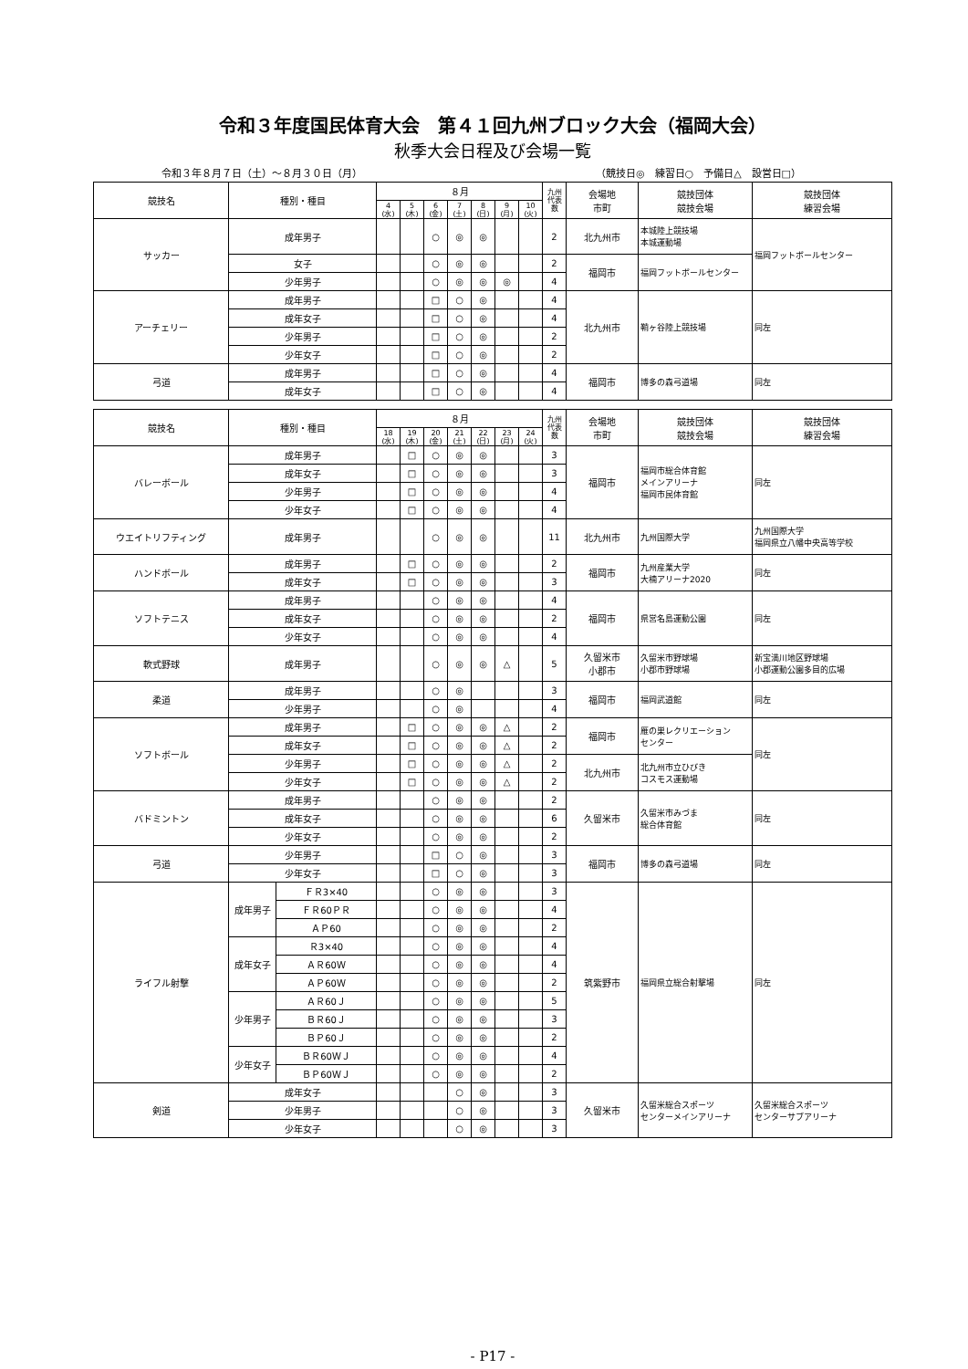令和３年度国民体育大会　第４１回九州ブロック大会（福岡大会）
秋季大会日程及び会場一覧
令和３年８月７日（土）～８月３０日（月） （競技日◎　練習日○　予備日△　設営日□）
| 競技名 | 種別・種目 | ８月 | | | | | | | 九州 代表 数 | 会場地 市町 | 競技団体 競技会場 | 競技団体 練習会場 |
| --- | --- | --- | --- | --- | --- | --- | --- | --- | --- | --- | --- | --- |
| | | 4 (水) | 5 (木) | 6 (金) | 7 (土) | 8 (日) | 9 (月) | 10 (火) | | | | |
| サッカー | 成年男子 | | | ○ | ◎ | ◎ | | | 2 | 北九州市 | 本城陸上競技場 本城運動場 | 福岡フットボールセンター |
| | 女子 | | | ○ | ◎ | ◎ | | | 2 | 福岡市 | 福岡フットボールセンター | |
| | 少年男子 | | | ○ | ◎ | ◎ | ◎ | | 4 | | | |
| アーチェリー | 成年男子 | | | □ | ○ | ◎ | | | 4 | 北九州市 | 鞘ヶ谷陸上競技場 | 同左 |
| | 成年女子 | | | □ | ○ | ◎ | | | 4 | | | |
| | 少年男子 | | | □ | ○ | ◎ | | | 2 | | | |
| | 少年女子 | | | □ | ○ | ◎ | | | 2 | | | |
| 弓道 | 成年男子 | | | □ | ○ | ◎ | | | 4 | 福岡市 | 博多の森弓道場 | 同左 |
| | 成年女子 | | | □ | ○ | ◎ | | | 4 | | | |
| 競技名 | 種別・種目 | | ８月 | | | | | | | 九州 代表 数 | 会場地 市町 | 競技団体 競技会場 | 競技団体 練習会場 |
| --- | --- | --- | --- | --- | --- | --- | --- | --- | --- | --- | --- | --- | --- |
| | | | 18 (水) | 19 (木) | 20 (金) | 21 (土) | 22 (日) | 23 (月) | 24 (火) | | | | |
| バレーボール | 成年男子 | | | □ | ○ | ◎ | ◎ | | | 3 | 福岡市 | 福岡市総合体育館 メインアリーナ 福岡市民体育館 | 同左 |
| | 成年女子 | | | □ | ○ | ◎ | ◎ | | | 3 | | | |
| | 少年男子 | | | □ | ○ | ◎ | ◎ | | | 4 | | | |
| | 少年女子 | | | □ | ○ | ◎ | ◎ | | | 4 | | | |
| ウエイトリフティング | 成年男子 | | | | ○ | ◎ | ◎ | | | 11 | 北九州市 | 九州国際大学 | 九州国際大学 福岡県立八幡中央高等学校 |
| ハンドボール | 成年男子 | | | □ | ○ | ◎ | ◎ | | | 2 | 福岡市 | 九州産業大学 大楠アリーナ2020 | 同左 |
| | 成年女子 | | | □ | ○ | ◎ | ◎ | | | 3 | | | |
| ソフトテニス | 成年男子 | | | | ○ | ◎ | ◎ | | | 4 | 福岡市 | 県営名島運動公園 | 同左 |
| | 成年女子 | | | | ○ | ◎ | ◎ | | | 2 | | | |
| | 少年女子 | | | | ○ | ◎ | ◎ | | | 4 | | | |
| 軟式野球 | 成年男子 | | | | ○ | ◎ | ◎ | △ | | 5 | 久留米市 小郡市 | 久留米市野球場 小郡市野球場 | 新宝満川地区野球場 小郡運動公園多目的広場 |
| 柔道 | 成年男子 | | | | ○ | ◎ | | | | 3 | 福岡市 | 福岡武道館 | 同左 |
| | 少年男子 | | | | ○ | ◎ | | | | 4 | | | |
| ソフトボール | 成年男子 | | | □ | ○ | ◎ | ◎ | △ | | 2 | 福岡市 | 雁の巣レクリエーション センター | 同左 |
| | 成年女子 | | | □ | ○ | ◎ | ◎ | △ | | 2 | | | |
| | 少年男子 | | | □ | ○ | ◎ | ◎ | △ | | 2 | 北九州市 | 北九州市立ひびき コスモス運動場 | |
| | 少年女子 | | | □ | ○ | ◎ | ◎ | △ | | 2 | | | |
| バドミントン | 成年男子 | | | | ○ | ◎ | ◎ | | | 2 | 久留米市 | 久留米市みづま 総合体育館 | 同左 |
| | 成年女子 | | | | ○ | ◎ | ◎ | | | 6 | | | |
| | 少年女子 | | | | ○ | ◎ | ◎ | | | 2 | | | |
| 弓道 | 少年男子 | | | | □ | ○ | ◎ | | | 3 | 福岡市 | 博多の森弓道場 | 同左 |
| | 少年女子 | | | | □ | ○ | ◎ | | | 3 | | | |
| ライフル射撃 | 成年男子 | ＦＲ3×40 | | | ○ | ◎ | ◎ | | | 3 | 筑紫野市 | 福岡県立総合射撃場 | 同左 |
| | | ＦＲ60ＰＲ | | | ○ | ◎ | ◎ | | | 4 | | | |
| | | ＡＰ60 | | | ○ | ◎ | ◎ | | | 2 | | | |
| | 成年女子 | Ｒ3×40 | | | ○ | ◎ | ◎ | | | 4 | | | |
| | | ＡＲ60Ｗ | | | ○ | ◎ | ◎ | | | 4 | | | |
| | | ＡＰ60Ｗ | | | ○ | ◎ | ◎ | | | 2 | | | |
| | 少年男子 | ＡＲ60Ｊ | | | ○ | ◎ | ◎ | | | 5 | | | |
| | | ＢＲ60Ｊ | | | ○ | ◎ | ◎ | | | 3 | | | |
| | | ＢＰ60Ｊ | | | ○ | ◎ | ◎ | | | 2 | | | |
| | 少年女子 | ＢＲ60ＷＪ | | | ○ | ◎ | ◎ | | | 4 | | | |
| | | ＢＰ60ＷＪ | | | ○ | ◎ | ◎ | | | 2 | | | |
| 剣道 | 成年女子 | | | | | ○ | ◎ | | | 3 | 久留米市 | 久留米総合スポーツ センターメインアリーナ | 久留米総合スポーツ センターサブアリーナ |
| | 少年男子 | | | | | ○ | ◎ | | | 3 | | | |
| | 少年女子 | | | | | ○ | ◎ | | | 3 | | | |
- P17 -